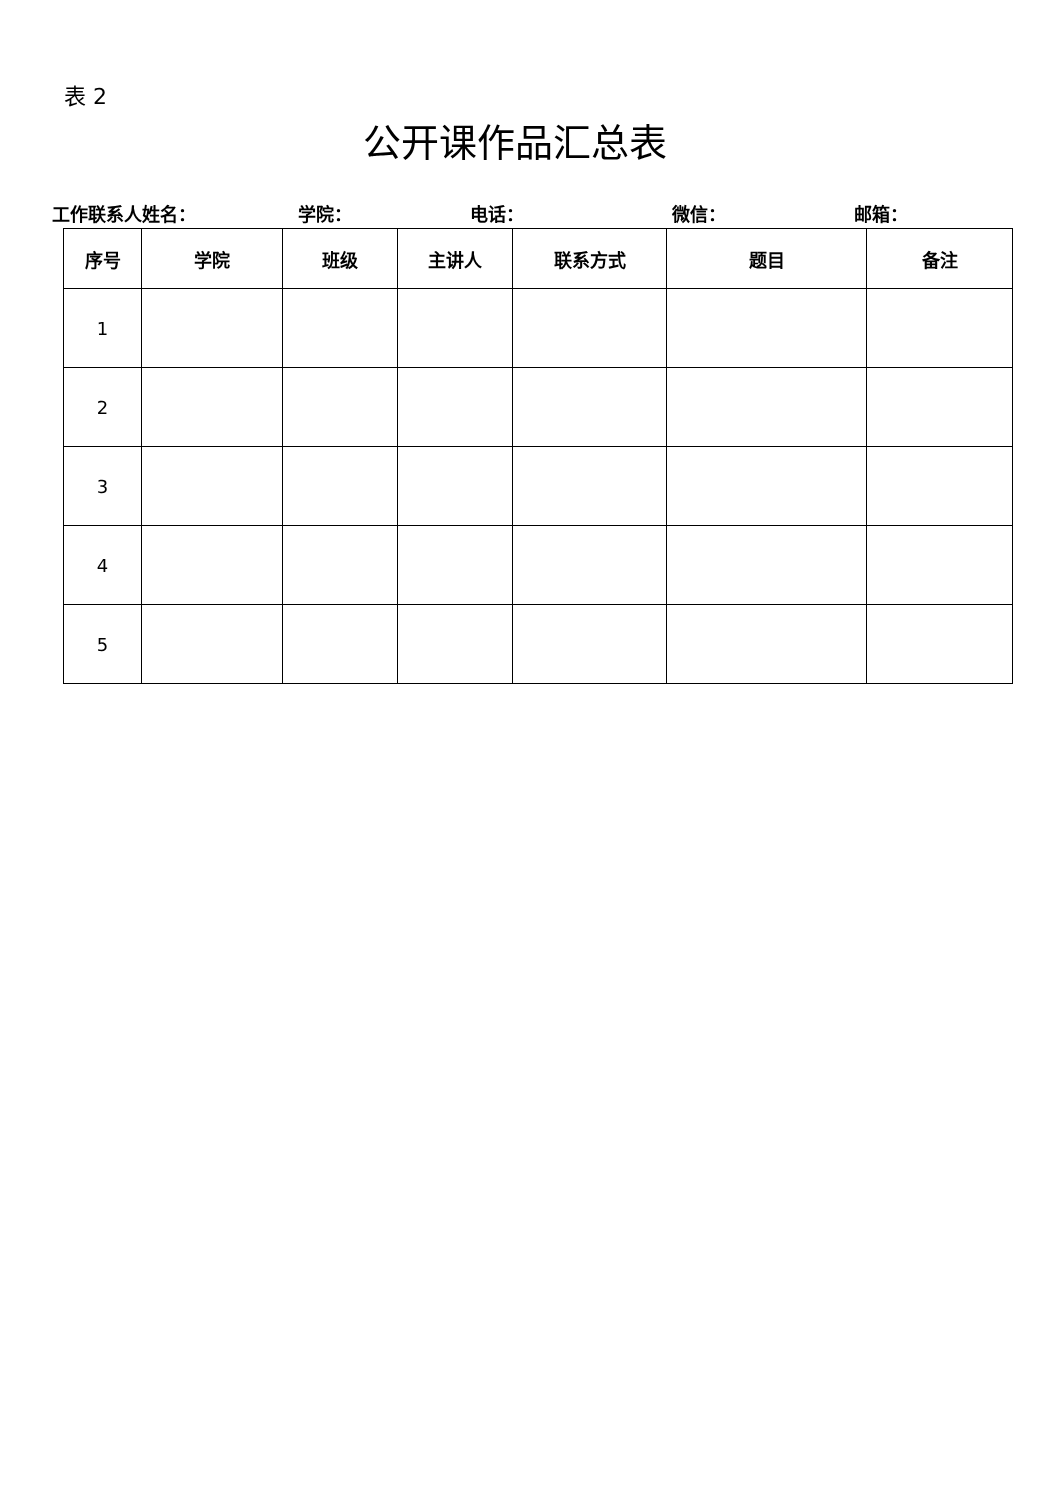表 2
公开课作品汇总表
工作联系人姓名： 学院： 电话： 微信： 邮箱：
| 序号 | 学院 | 班级 | 主讲人 | 联系方式 | 题目 | 备注 |
| --- | --- | --- | --- | --- | --- | --- |
| 1 | | | | | | |
| 2 | | | | | | |
| 3 | | | | | | |
| 4 | | | | | | |
| 5 | | | | | | |